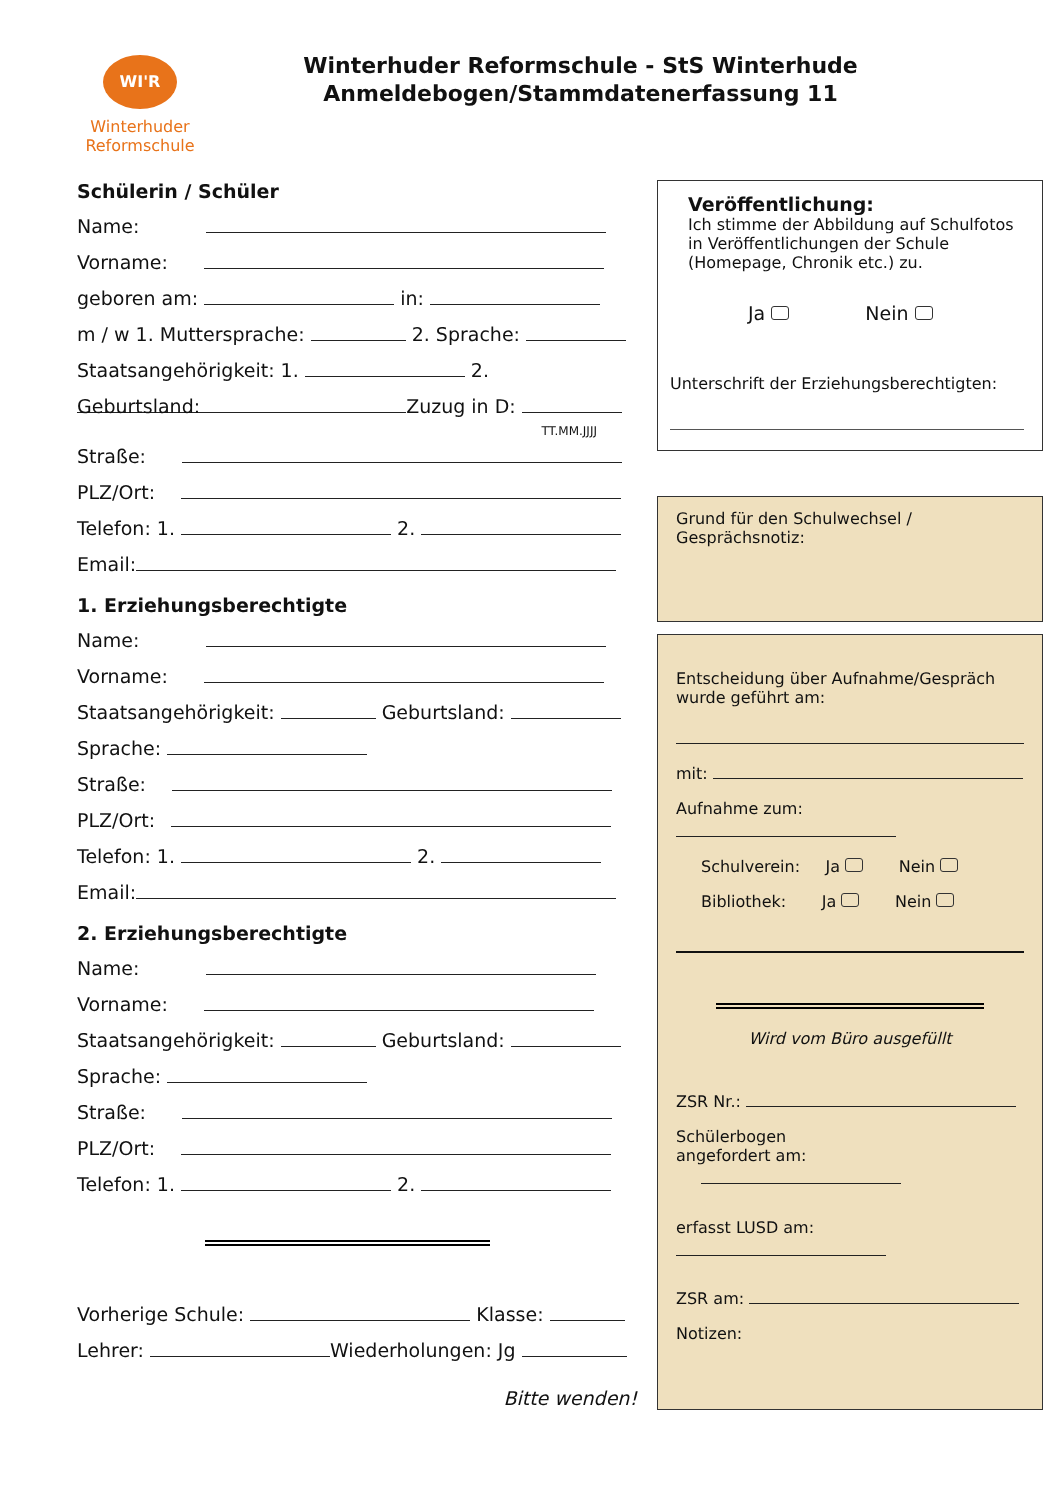WI'R
Winterhuder
Reformschule
Winterhuder Reformschule - StS Winterhude
Anmeldebogen/Stammdatenerfassung 11
Schülerin / Schüler
Name:
Vorname:
geboren am: in:
m / w 1. Muttersprache: 2. Sprache:
Staatsangehörigkeit: 1. 2.
Geburtsland: Zuzug in D:
TT.MM.JJJJ
Straße:
PLZ/Ort:
Telefon: 1. 2.
Email:
1. Erziehungsberechtigte
Name:
Vorname:
Staatsangehörigkeit: Geburtsland:
Sprache:
Straße:
PLZ/Ort:
Telefon: 1. 2.
Email:
2. Erziehungsberechtigte
Name:
Vorname:
Staatsangehörigkeit: Geburtsland:
Sprache:
Straße:
PLZ/Ort:
Telefon: 1. 2.
Vorherige Schule: Klasse:
Lehrer: Wiederholungen: Jg
Bitte wenden!
Veröffentlichung:
Ich stimme der Abbildung auf Schulfotos in Veröffentlichungen der Schule (Homepage, Chronik etc.) zu.
Ja Nein
Unterschrift der Erziehungsberechtigten:
Grund für den Schulwechsel / Gesprächsnotiz:
Entscheidung über Aufnahme/Gespräch wurde geführt am:
mit:
Aufnahme zum:
Schulverein: Ja Nein
Bibliothek: Ja Nein
Wird vom Büro ausgefüllt
ZSR Nr.:
Schülerbogen
angefordert am:
erfasst LUSD am:
ZSR am:
Notizen: